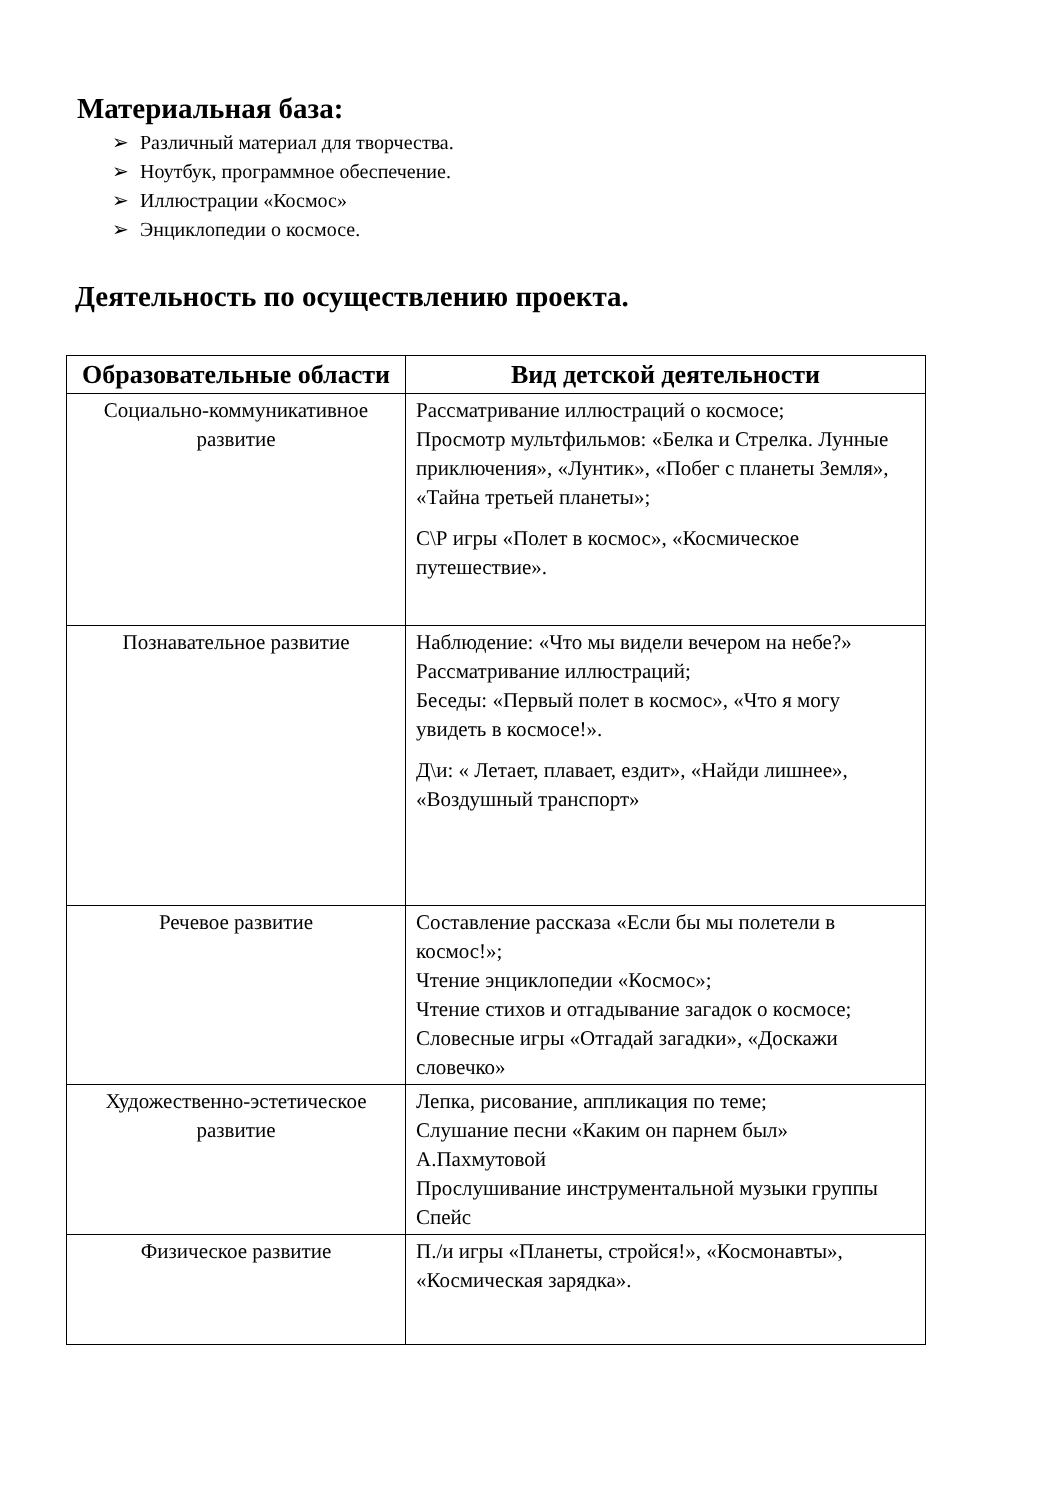Материальная база:
➢ Различный материал для творчества.
➢ Ноутбук, программное обеспечение.
➢ Иллюстрации «Космос»
➢ Энциклопедии о космосе.
Деятельность по осуществлению проекта.
| Образовательные области | Вид детской деятельности |
| --- | --- |
| Социально-коммуникативное развитие | Рассматривание иллюстраций о космосе; Просмотр мультфильмов: «Белка и Стрелка. Лунные приключения», «Лунтик», «Побег с планеты Земля», «Тайна третьей планеты»; С\Р игры «Полет в космос», «Космическое путешествие». |
| Познавательное развитие | Наблюдение: «Что мы видели вечером на небе?» Рассматривание иллюстраций; Беседы: «Первый полет в космос», «Что я могу увидеть в космосе!». Д\и: « Летает, плавает, ездит», «Найди лишнее», «Воздушный транспорт» |
| Речевое развитие | Составление рассказа «Если бы мы полетели в космос!»; Чтение энциклопедии «Космос»; Чтение стихов и отгадывание загадок о космосе; Словесные игры «Отгадай загадки», «Доскажи словечко» |
| Художественно-эстетическое развитие | Лепка, рисование, аппликация по теме; Слушание песни «Каким он парнем был» А.Пахмутовой Прослушивание инструментальной музыки группы Спейс |
| Физическое развитие | П./и игры «Планеты, стройся!», «Космонавты», «Космическая зарядка». |